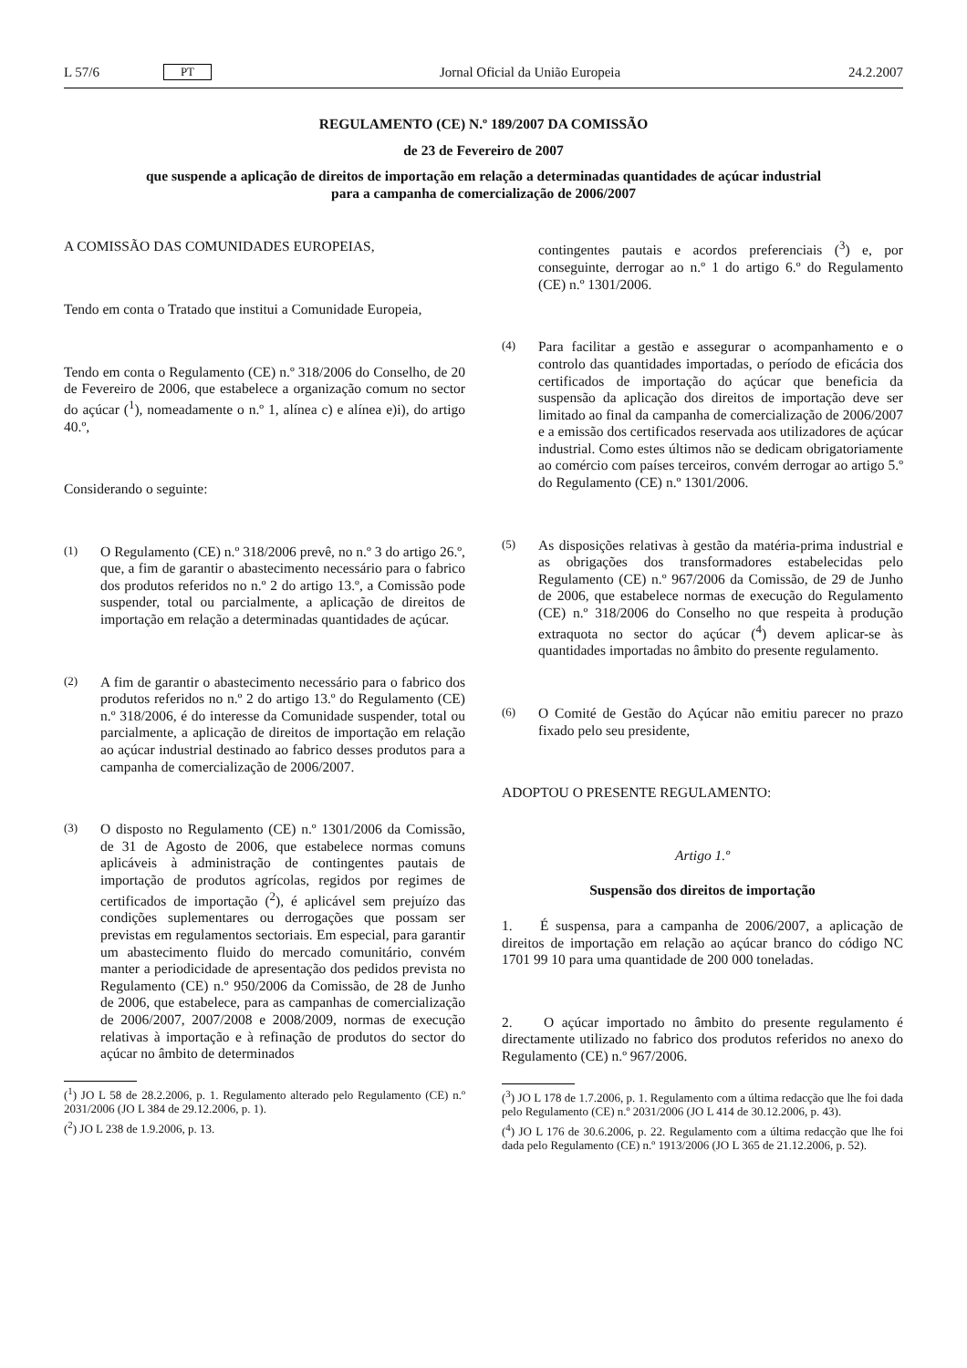L 57/6 PT Jornal Oficial da União Europeia 24.2.2007
REGULAMENTO (CE) N.º 189/2007 DA COMISSÃO
de 23 de Fevereiro de 2007
que suspende a aplicação de direitos de importação em relação a determinadas quantidades de açúcar industrial para a campanha de comercialização de 2006/2007
A COMISSÃO DAS COMUNIDADES EUROPEIAS,
Tendo em conta o Tratado que institui a Comunidade Europeia,
Tendo em conta o Regulamento (CE) n.º 318/2006 do Conselho, de 20 de Fevereiro de 2006, que estabelece a organização comum no sector do açúcar (<sup>1</sup>), nomeadamente o n.º 1, alínea c) e alínea e)i), do artigo 40.º,
Considerando o seguinte:
(1) O Regulamento (CE) n.º 318/2006 prevê, no n.º 3 do artigo 26.º, que, a fim de garantir o abastecimento necessário para o fabrico dos produtos referidos no n.º 2 do artigo 13.º, a Comissão pode suspender, total ou parcialmente, a aplicação de direitos de importação em relação a determinadas quantidades de açúcar.
(2) A fim de garantir o abastecimento necessário para o fabrico dos produtos referidos no n.º 2 do artigo 13.º do Regulamento (CE) n.º 318/2006, é do interesse da Comunidade suspender, total ou parcialmente, a aplicação de direitos de importação em relação ao açúcar industrial destinado ao fabrico desses produtos para a campanha de comercialização de 2006/2007.
(3) O disposto no Regulamento (CE) n.º 1301/2006 da Comissão, de 31 de Agosto de 2006, que estabelece normas comuns aplicáveis à administração de contingentes pautais de importação de produtos agrícolas, regidos por regimes de certificados de importação (<sup>2</sup>), é aplicável sem prejuízo das condições suplementares ou derrogações que possam ser previstas em regulamentos sectoriais. Em especial, para garantir um abastecimento fluido do mercado comunitário, convém manter a periodicidade de apresentação dos pedidos prevista no Regulamento (CE) n.º 950/2006 da Comissão, de 28 de Junho de 2006, que estabelece, para as campanhas de comercialização de 2006/2007, 2007/2008 e 2008/2009, normas de execução relativas à importação e à refinação de produtos do sector do açúcar no âmbito de determinados
(<sup>1</sup>) JO L 58 de 28.2.2006, p. 1. Regulamento alterado pelo Regulamento (CE) n.º 2031/2006 (JO L 384 de 29.12.2006, p. 1).
(<sup>2</sup>) JO L 238 de 1.9.2006, p. 13.
contingentes pautais e acordos preferenciais (<sup>3</sup>) e, por conseguinte, derrogar ao n.º 1 do artigo 6.º do Regulamento (CE) n.º 1301/2006.
(4) Para facilitar a gestão e assegurar o acompanhamento e o controlo das quantidades importadas, o período de eficácia dos certificados de importação do açúcar que beneficia da suspensão da aplicação dos direitos de importação deve ser limitado ao final da campanha de comercialização de 2006/2007 e a emissão dos certificados reservada aos utilizadores de açúcar industrial. Como estes últimos não se dedicam obrigatoriamente ao comércio com países terceiros, convém derrogar ao artigo 5.º do Regulamento (CE) n.º 1301/2006.
(5) As disposições relativas à gestão da matéria-prima industrial e as obrigações dos transformadores estabelecidas pelo Regulamento (CE) n.º 967/2006 da Comissão, de 29 de Junho de 2006, que estabelece normas de execução do Regulamento (CE) n.º 318/2006 do Conselho no que respeita à produção extraquota no sector do açúcar (<sup>4</sup>) devem aplicar-se às quantidades importadas no âmbito do presente regulamento.
(6) O Comité de Gestão do Açúcar não emitiu parecer no prazo fixado pelo seu presidente,
ADOPTOU O PRESENTE REGULAMENTO:
Artigo 1.º
Suspensão dos direitos de importação
1. É suspensa, para a campanha de 2006/2007, a aplicação de direitos de importação em relação ao açúcar branco do código NC 1701 99 10 para uma quantidade de 200 000 toneladas.
2. O açúcar importado no âmbito do presente regulamento é directamente utilizado no fabrico dos produtos referidos no anexo do Regulamento (CE) n.º 967/2006.
(<sup>3</sup>) JO L 178 de 1.7.2006, p. 1. Regulamento com a última redacção que lhe foi dada pelo Regulamento (CE) n.º 2031/2006 (JO L 414 de 30.12.2006, p. 43).
(<sup>4</sup>) JO L 176 de 30.6.2006, p. 22. Regulamento com a última redacção que lhe foi dada pelo Regulamento (CE) n.º 1913/2006 (JO L 365 de 21.12.2006, p. 52).